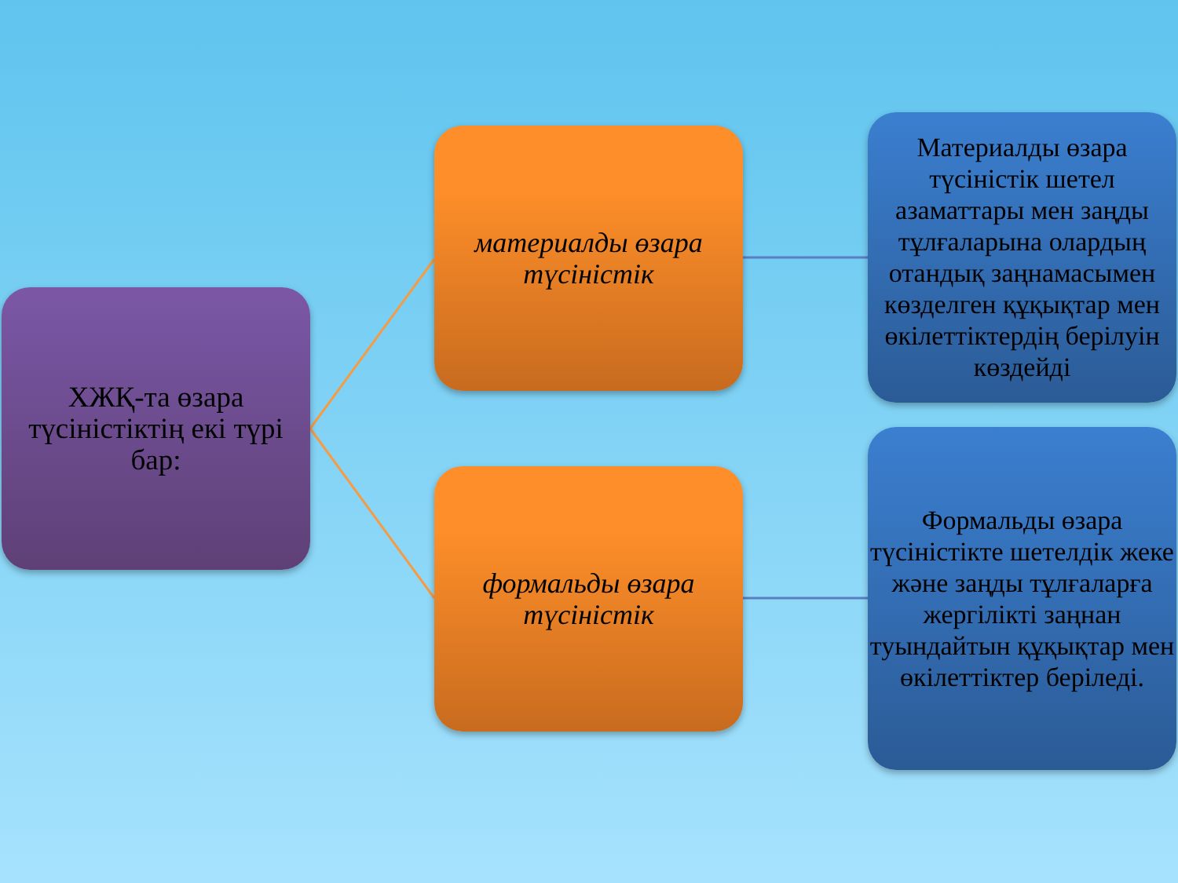ХЖҚ-та өзара
түсініcтіктің екі түрі
бар:
материалды өзара
түсіністік
формальды өзара
түсіністік
Материалды өзара түсіністік шетел азаматтары мен заңды тұлғаларына олардың отандық заңнамасымен көзделген құқықтар мен өкілеттіктердің берілуін көздейді
Формальды өзара түсіністікте шетелдік жеке және заңды тұлғаларға жергілікті заңнан туындайтын құқықтар мен өкілеттіктер беріледі.